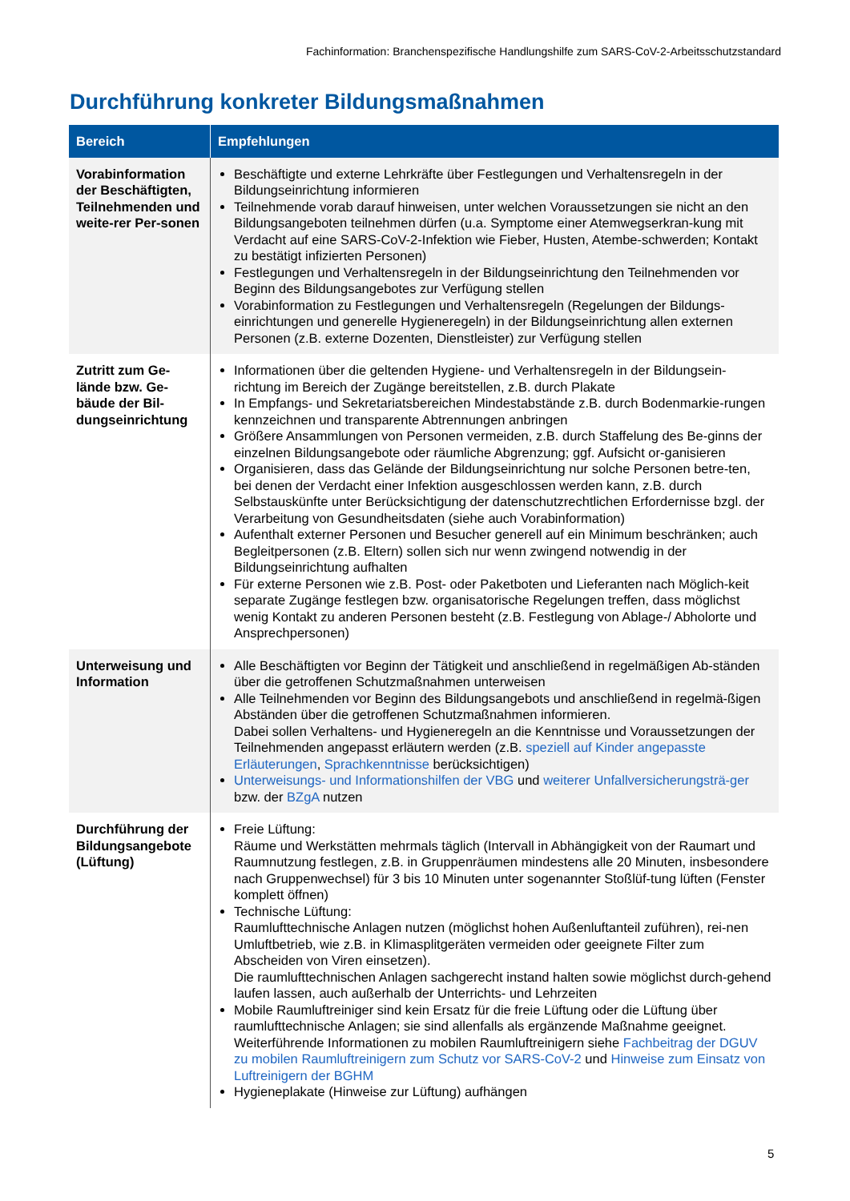Fachinformation: Branchenspezifische Handlungshilfe zum SARS-CoV-2-Arbeitsschutzstandard
Durchführung konkreter Bildungsmaßnahmen
| Bereich | Empfehlungen |
| --- | --- |
| Vorabinformation der Beschäftigten, Teilnehmenden und weite-rer Per-sonen | Beschäftigte und externe Lehrkräfte über Festlegungen und Verhaltensregeln in der Bildungseinrichtung informieren Teilnehmende vorab darauf hinweisen, unter welchen Voraussetzungen sie nicht an den Bildungsangeboten teilnehmen dürfen (u.a. Symptome einer Atemwegserkran-kung mit Verdacht auf eine SARS-CoV-2-Infektion wie Fieber, Husten, Atembe-schwerden; Kontakt zu bestätigt infizierten Personen) Festlegungen und Verhaltensregeln in der Bildungseinrichtung den Teilnehmenden vor Beginn des Bildungsangebotes zur Verfügung stellen Vorabinformation zu Festlegungen und Verhaltensregeln (Regelungen der Bildungs-einrichtungen und generelle Hygieneregeln) in der Bildungseinrichtung allen externen Personen (z.B. externe Dozenten, Dienstleister) zur Verfügung stellen |
| Zutritt zum Ge-lände bzw. Ge-bäude der Bil-dungseinrichtung | Informationen über die geltenden Hygiene- und Verhaltensregeln in der Bildungsein-richtung im Bereich der Zugänge bereitstellen, z.B. durch Plakate In Empfangs- und Sekretariatsbereichen Mindestabstände z.B. durch Bodenmarkie-rungen kennzeichnen und transparente Abtrennungen anbringen Größere Ansammlungen von Personen vermeiden, z.B. durch Staffelung des Be-ginns der einzelnen Bildungsangebote oder räumliche Abgrenzung; ggf. Aufsicht or-ganisieren Organisieren, dass das Gelände der Bildungseinrichtung nur solche Personen betre-ten, bei denen der Verdacht einer Infektion ausgeschlossen werden kann, z.B. durch Selbstauskünfte unter Berücksichtigung der datenschutzrechtlichen Erfordernisse bzgl. der Verarbeitung von Gesundheitsdaten (siehe auch Vorabinformation) Aufenthalt externer Personen und Besucher generell auf ein Minimum beschränken; auch Begleitpersonen (z.B. Eltern) sollen sich nur wenn zwingend notwendig in der Bildungseinrichtung aufhalten Für externe Personen wie z.B. Post- oder Paketboten und Lieferanten nach Möglich-keit separate Zugänge festlegen bzw. organisatorische Regelungen treffen, dass möglichst wenig Kontakt zu anderen Personen besteht (z.B. Festlegung von Ablage-/ Abholorte und Ansprechpersonen) |
| Unterweisung und Information | Alle Beschäftigten vor Beginn der Tätigkeit und anschließend in regelmäßigen Ab-ständen über die getroffenen Schutzmaßnahmen unterweisen Alle Teilnehmenden vor Beginn des Bildungsangebots und anschließend in regelmä-ßigen Abständen über die getroffenen Schutzmaßnahmen informieren. Dabei sollen Verhaltens- und Hygieneregeln an die Kenntnisse und Voraussetzungen der Teilnehmenden angepasst erläutern werden (z.B. speziell auf Kinder angepasste Erläuterungen , Sprachkenntnisse berücksichtigen) Unterweisungs- und Informationshilfen der VBG und weiterer Unfallversicherungsträ-ger bzw. der BZgA nutzen |
| Durchführung der Bildungsangebote (Lüftung) | Freie Lüftung: Räume und Werkstätten mehrmals täglich (Intervall in Abhängigkeit von der Raumart und Raumnutzung festlegen, z.B. in Gruppenräumen mindestens alle 20 Minuten, insbesondere nach Gruppenwechsel) für 3 bis 10 Minuten unter sogenannter Stoßlüf-tung lüften (Fenster komplett öffnen) Technische Lüftung: Raumlufttechnische Anlagen nutzen (möglichst hohen Außenluftanteil zuführen), rei-nen Umluftbetrieb, wie z.B. in Klimasplitgeräten vermeiden oder geeignete Filter zum Abscheiden von Viren einsetzen). Die raumlufttechnischen Anlagen sachgerecht instand halten sowie möglichst durch-gehend laufen lassen, auch außerhalb der Unterrichts- und Lehrzeiten Mobile Raumluftreiniger sind kein Ersatz für die freie Lüftung oder die Lüftung über raumlufttechnische Anlagen; sie sind allenfalls als ergänzende Maßnahme geeignet. Weiterführende Informationen zu mobilen Raumluftreinigern siehe Fachbeitrag der DGUV zu mobilen Raumluftreinigern zum Schutz vor SARS-CoV-2 und Hinweise zum Einsatz von Luftreinigern der BGHM Hygieneplakate (Hinweise zur Lüftung) aufhängen |
5